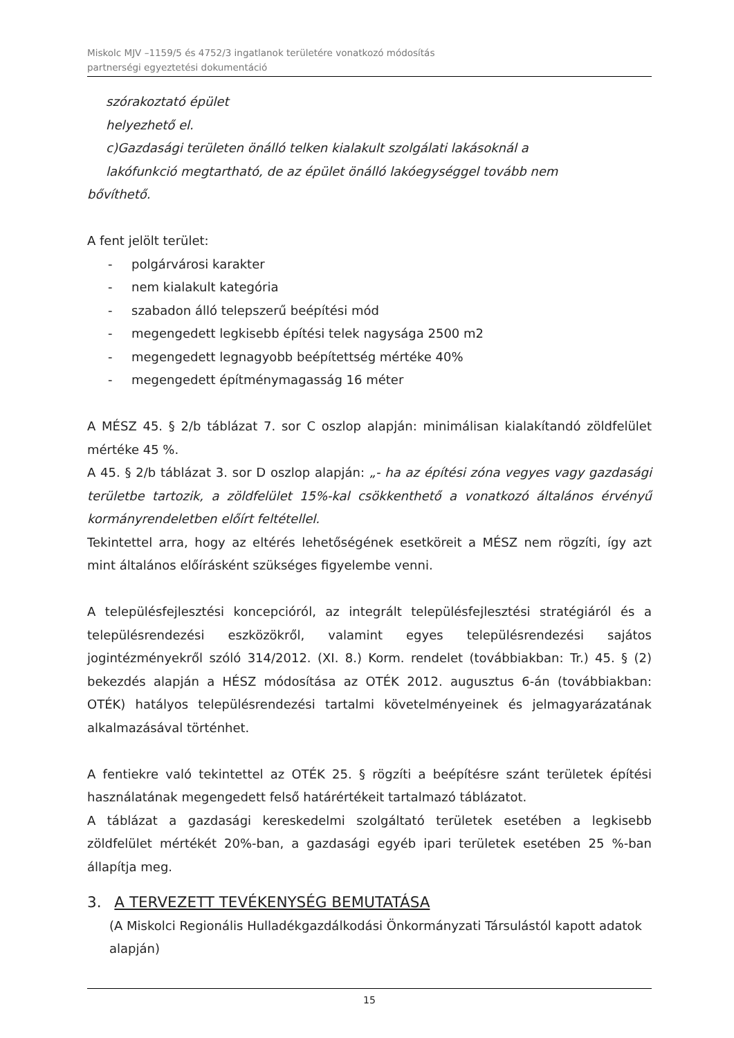Miskolc MJV –1159/5 és 4752/3 ingatlanok területére vonatkozó módosítás
partnerségi egyeztetési dokumentáció
szórakoztató épület
helyezhető el.
c)Gazdasági területen önálló telken kialakult szolgálati lakásoknál a
lakófunkció megtartható, de az épület önálló lakóegységgel tovább nem
bővíthető.
A fent jelölt terület:
- polgárvárosi karakter
- nem kialakult kategória
- szabadon álló telepszerű beépítési mód
- megengedett legkisebb építési telek nagysága 2500 m2
- megengedett legnagyobb beépítettség mértéke 40%
- megengedett építménymagasság 16 méter
A MÉSZ 45. § 2/b táblázat 7. sor C oszlop alapján: minimálisan kialakítandó zöldfelület mértéke 45 %.
A 45. § 2/b táblázat 3. sor D oszlop alapján: „- ha az építési zóna vegyes vagy gazdasági területbe tartozik, a zöldfelület 15%-kal csökkenthető a vonatkozó általános érvényű kormányrendeletben előírt feltétellel.
Tekintettel arra, hogy az eltérés lehetőségének esetköreit a MÉSZ nem rögzíti, így azt mint általános előírásként szükséges figyelembe venni.
A településfejlesztési koncepcióról, az integrált településfejlesztési stratégiáról és a településrendezési eszközökről, valamint egyes településrendezési sajátos jogintézményekről szóló 314/2012. (XI. 8.) Korm. rendelet (továbbiakban: Tr.) 45. § (2) bekezdés alapján a HÉSZ módosítása az OTÉK 2012. augusztus 6-án (továbbiakban: OTÉK) hatályos településrendezési tartalmi követelményeinek és jelmagyarázatának alkalmazásával történhet.
A fentiekre való tekintettel az OTÉK 25. § rögzíti a beépítésre szánt területek építési használatának megengedett felső határértékeit tartalmazó táblázatot.
A táblázat a gazdasági kereskedelmi szolgáltató területek esetében a legkisebb zöldfelület mértékét 20%-ban, a gazdasági egyéb ipari területek esetében 25 %-ban állapítja meg.
3. A TERVEZETT TEVÉKENYSÉG BEMUTATÁSA
(A Miskolci Regionális Hulladékgazdálkodási Önkormányzati Társulástól kapott adatok alapján)
15